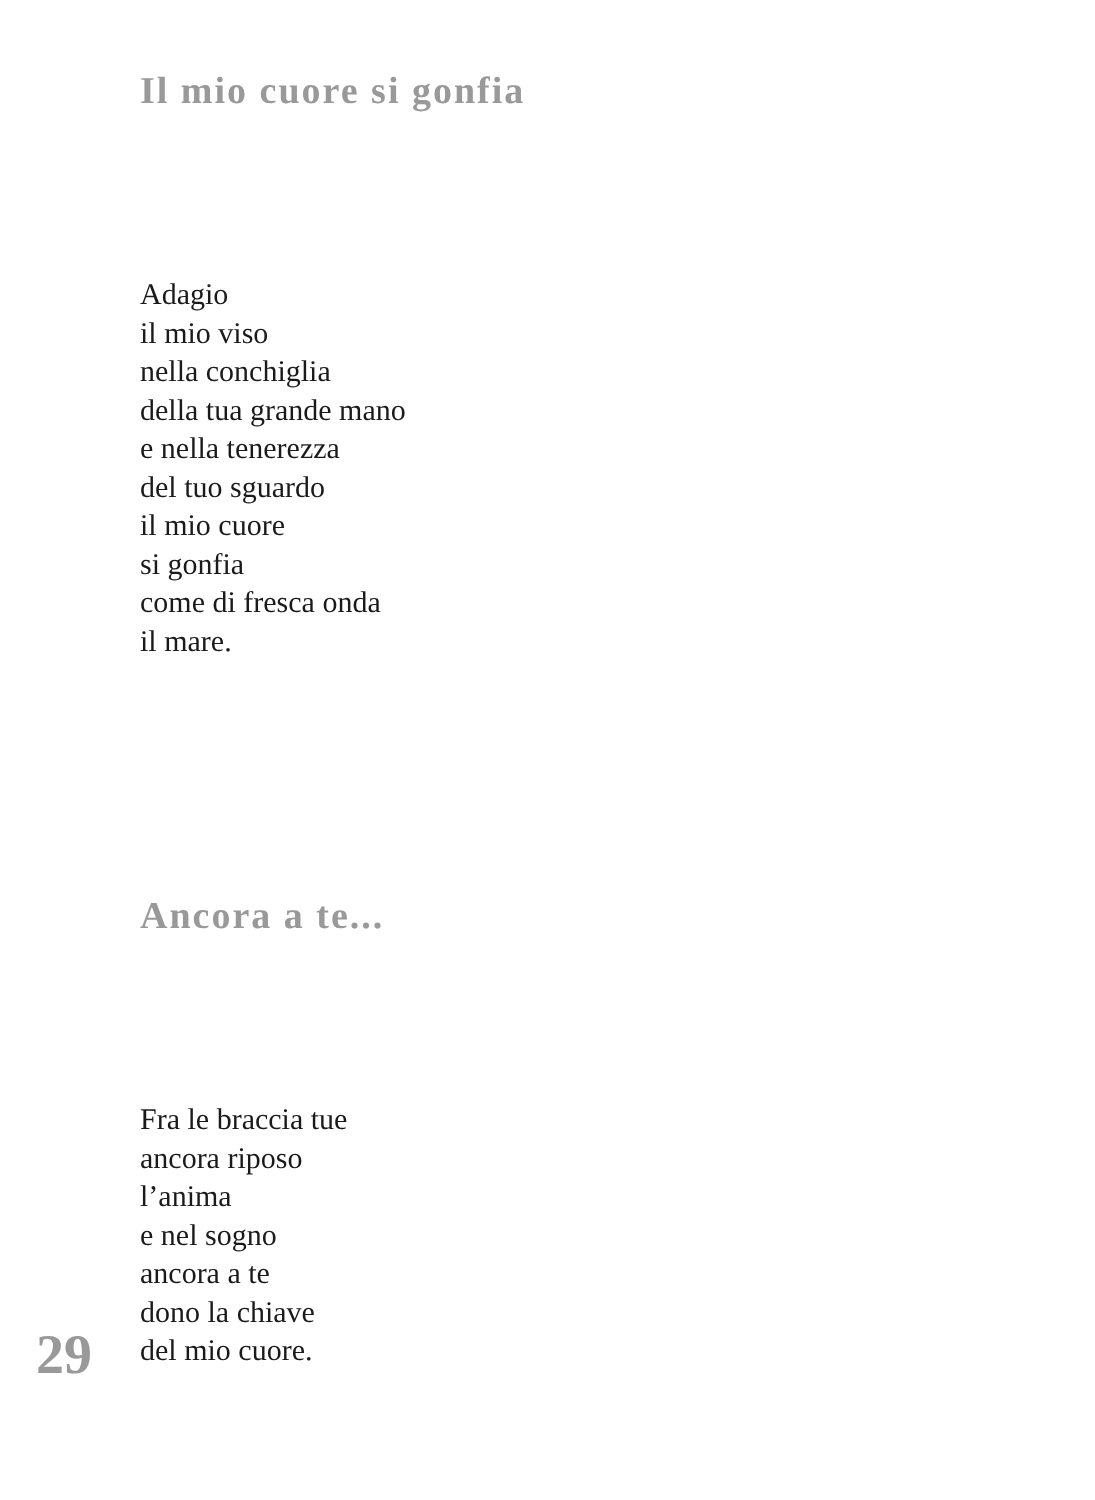Il mio cuore si gonfia
Adagio
il mio viso
nella conchiglia
della tua grande mano
e nella tenerezza
del tuo sguardo
il mio cuore
si gonfia
come di fresca onda
il mare.
Ancora a te...
Fra le braccia tue
ancora riposo
l’anima
e nel sogno
ancora a te
dono la chiave
del mio cuore.
29